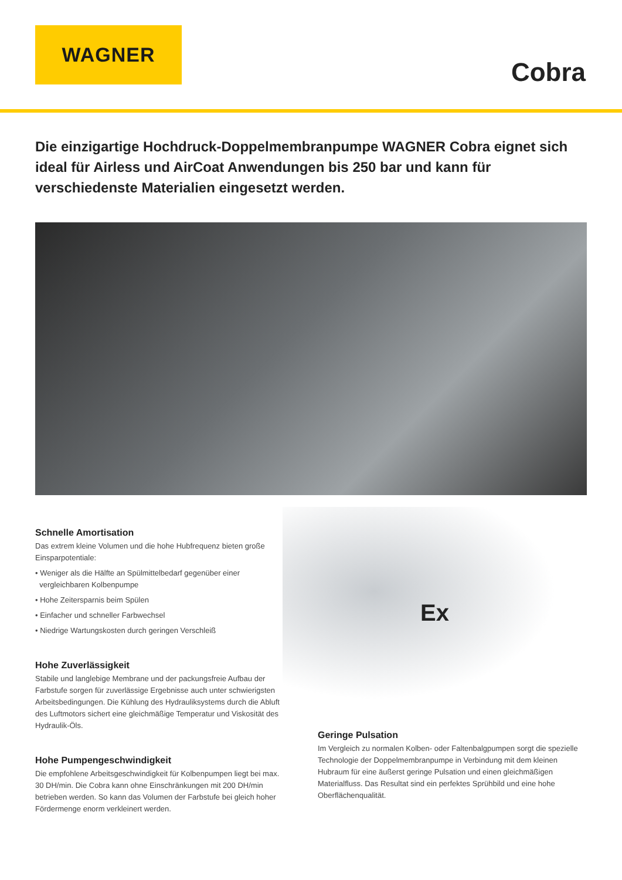WAGNER
Cobra
Die einzigartige Hochdruck-Doppelmembranpumpe WAGNER Cobra eignet sich ideal für Airless und AirCoat Anwendungen bis 250 bar und kann für verschiedenste Materialien eingesetzt werden.
Schnelle Amortisation
Das extrem kleine Volumen und die hohe Hubfrequenz bieten große Einsparpotentiale:
• Weniger als die Hälfte an Spülmittelbedarf gegenüber einer
vergleichbaren Kolbenpumpe
• Hohe Zeitersparnis beim Spülen
• Einfacher und schneller Farbwechsel
• Niedrige Wartungskosten durch geringen Verschleiß
Hohe Zuverlässigkeit
Stabile und langlebige Membrane und der packungsfreie Aufbau der Farbstufe sorgen für zuverlässige Ergebnisse auch unter schwierigsten Arbeitsbedingungen. Die Kühlung des Hydrauliksystems durch die Abluft des Luftmotors sichert eine gleichmäßige Temperatur und Viskosität des Hydraulik-Öls.
Hohe Pumpengeschwindigkeit
Die empfohlene Arbeitsgeschwindigkeit für Kolbenpumpen liegt bei max. 30 DH/min. Die Cobra kann ohne Einschränkungen mit 200 DH/min betrieben werden. So kann das Volumen der Farbstufe bei gleich hoher Fördermenge enorm verkleinert werden.
Ex
Geringe Pulsation
Im Vergleich zu normalen Kolben- oder Faltenbalgpumpen sorgt die spezielle Technologie der Doppelmembranpumpe in Verbindung mit dem kleinen Hubraum für eine äußerst geringe Pulsation und einen gleichmäßigen Materialfluss. Das Resultat sind ein perfektes Sprühbild und eine hohe Oberflächenqualität.